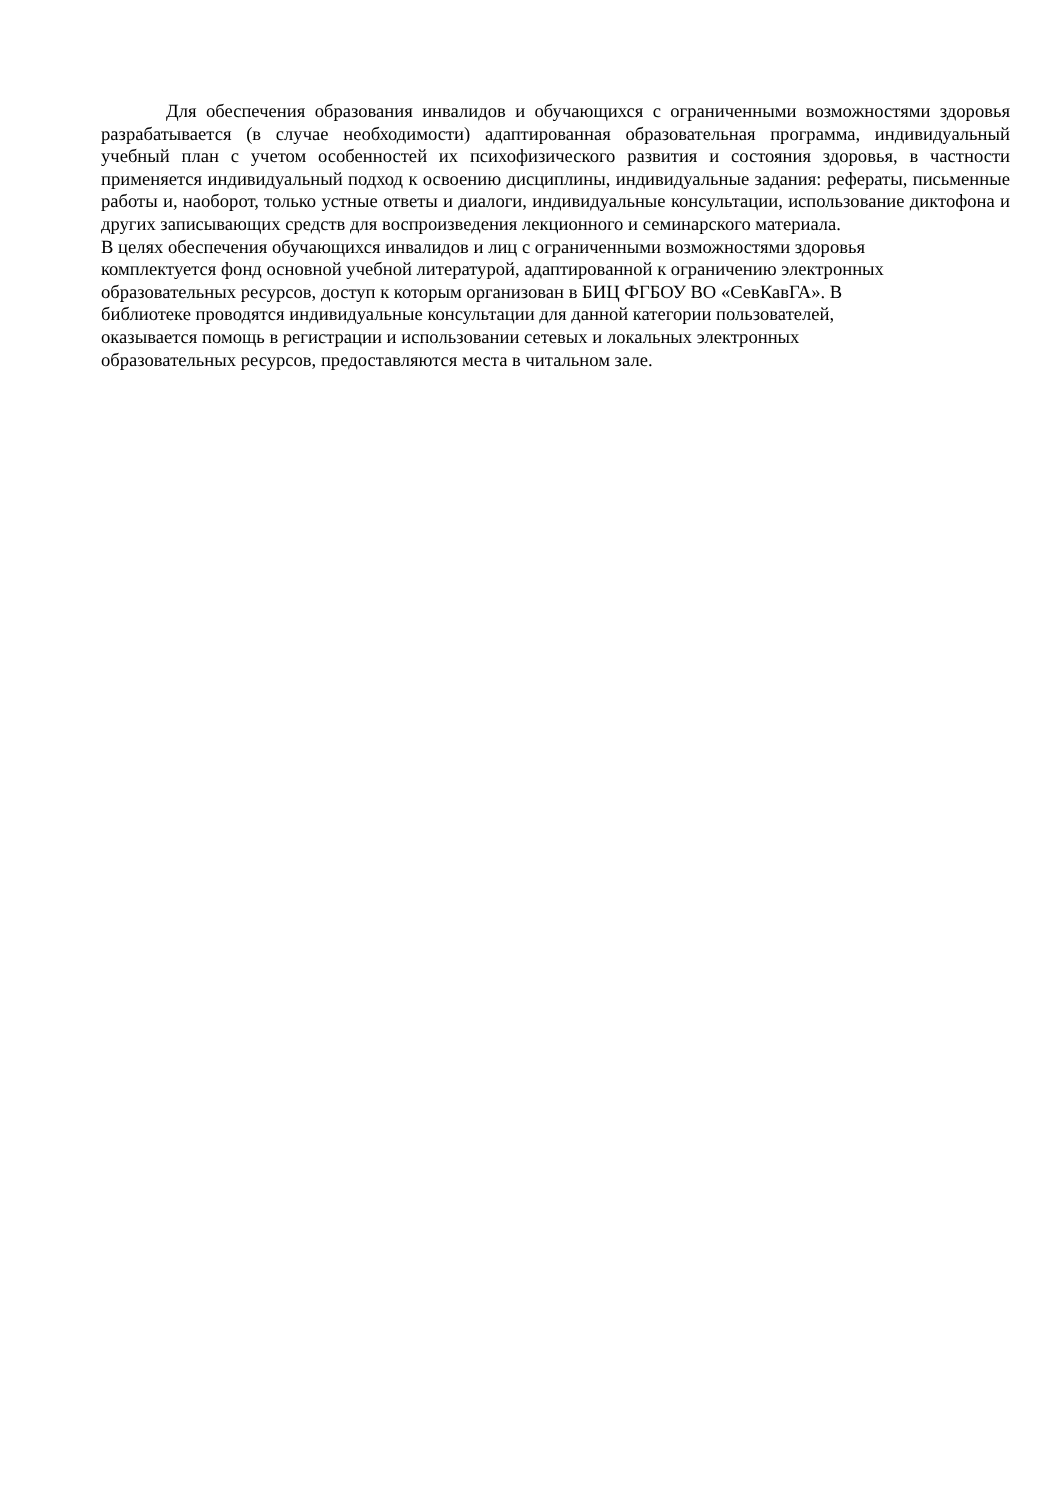Для обеспечения образования инвалидов и обучающихся с ограниченными возможностями здоровья разрабатывается (в случае необходимости) адаптированная образовательная программа, индивидуальный учебный план с учетом особенностей их психофизического развития и состояния здоровья, в частности применяется индивидуальный подход к освоению дисциплины, индивидуальные задания: рефераты, письменные работы и, наоборот, только устные ответы и диалоги, индивидуальные консультации, использование диктофона и других записывающих средств для воспроизведения лекционного и семинарского материала.
В целях обеспечения обучающихся инвалидов и лиц с ограниченными возможностями здоровья
комплектуется фонд основной учебной литературой, адаптированной к ограничению электронных
образовательных ресурсов, доступ к которым организован в БИЦ ФГБОУ ВО «СевКавГА». В
библиотеке проводятся индивидуальные консультации для данной категории пользователей,
оказывается помощь в регистрации и использовании сетевых и локальных электронных
образовательных ресурсов, предоставляются места в читальном зале.